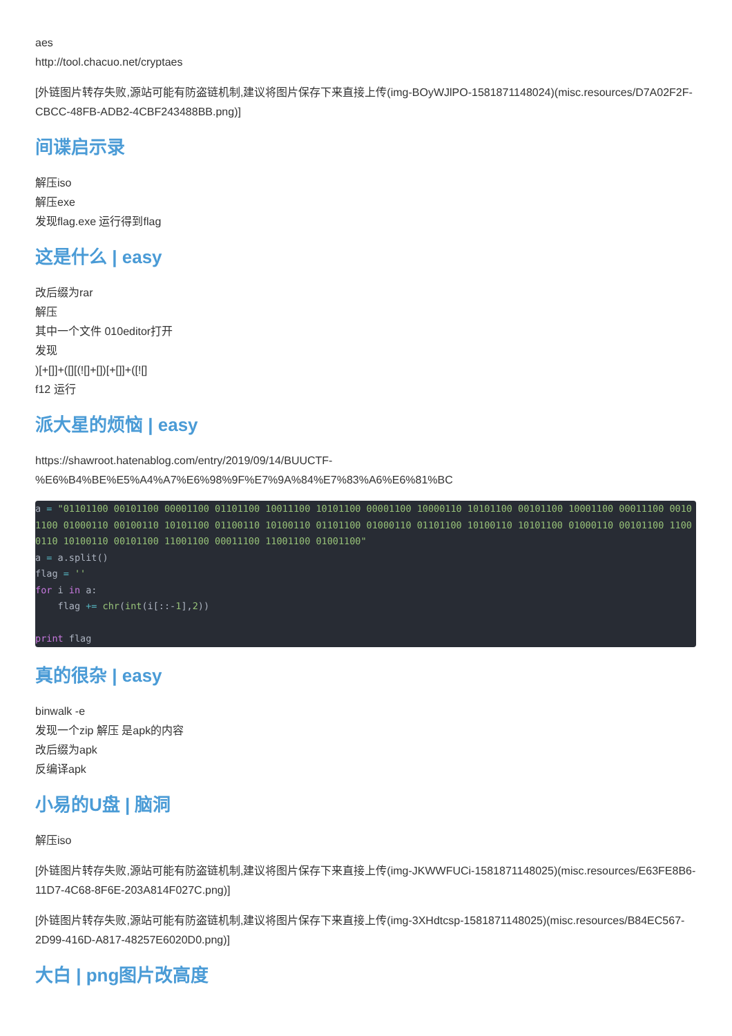aes
http://tool.chacuo.net/cryptaes
[外链图片转存失败,源站可能有防盗链机制,建议将图片保存下来直接上传(img-BOyWJlPO-1581871148024)(misc.resources/D7A02F2F-CBCC-48FB-ADB2-4CBF243488BB.png)]
间谍启示录
解压iso
解压exe
发现flag.exe 运行得到flag
这是什么 | easy
改后缀为rar
解压
其中一个文件 010editor打开
发现
)[+[]]+([][(![]+[])[+[]]+([![]
f12 运行
派大星的烦恼 | easy
https://shawroot.hatenablog.com/entry/2019/09/14/BUUCTF-%E6%B4%BE%E5%A4%A7%E6%98%9F%E7%9A%84%E7%83%A6%E6%81%BC
a = "01101100 00101100 00001100 01101100 10011100 10101100 00001100 10000110 10101100 00101100 10001100 00011100 00101100 01000110 00100110 10101100 01100110 10100110 01101100 01000110 01101100 10100110 10101100 01000110 00101100 11000110 10100110 00101100 11001100 00011100 11001100 01001100"
a = a.split()
flag = ''
for i in a:
    flag += chr(int(i[::-1],2))

print flag
真的很杂 | easy
binwalk -e
发现一个zip 解压 是apk的内容
改后缀为apk
反编译apk
小易的U盘 | 脑洞
解压iso
[外链图片转存失败,源站可能有防盗链机制,建议将图片保存下来直接上传(img-JKWWFUCi-1581871148025)(misc.resources/E63FE8B6-11D7-4C68-8F6E-203A814F027C.png)]
[外链图片转存失败,源站可能有防盗链机制,建议将图片保存下来直接上传(img-3XHdtcsp-1581871148025)(misc.resources/B84EC567-2D99-416D-A817-48257E6020D0.png)]
大白 | png图片改高度